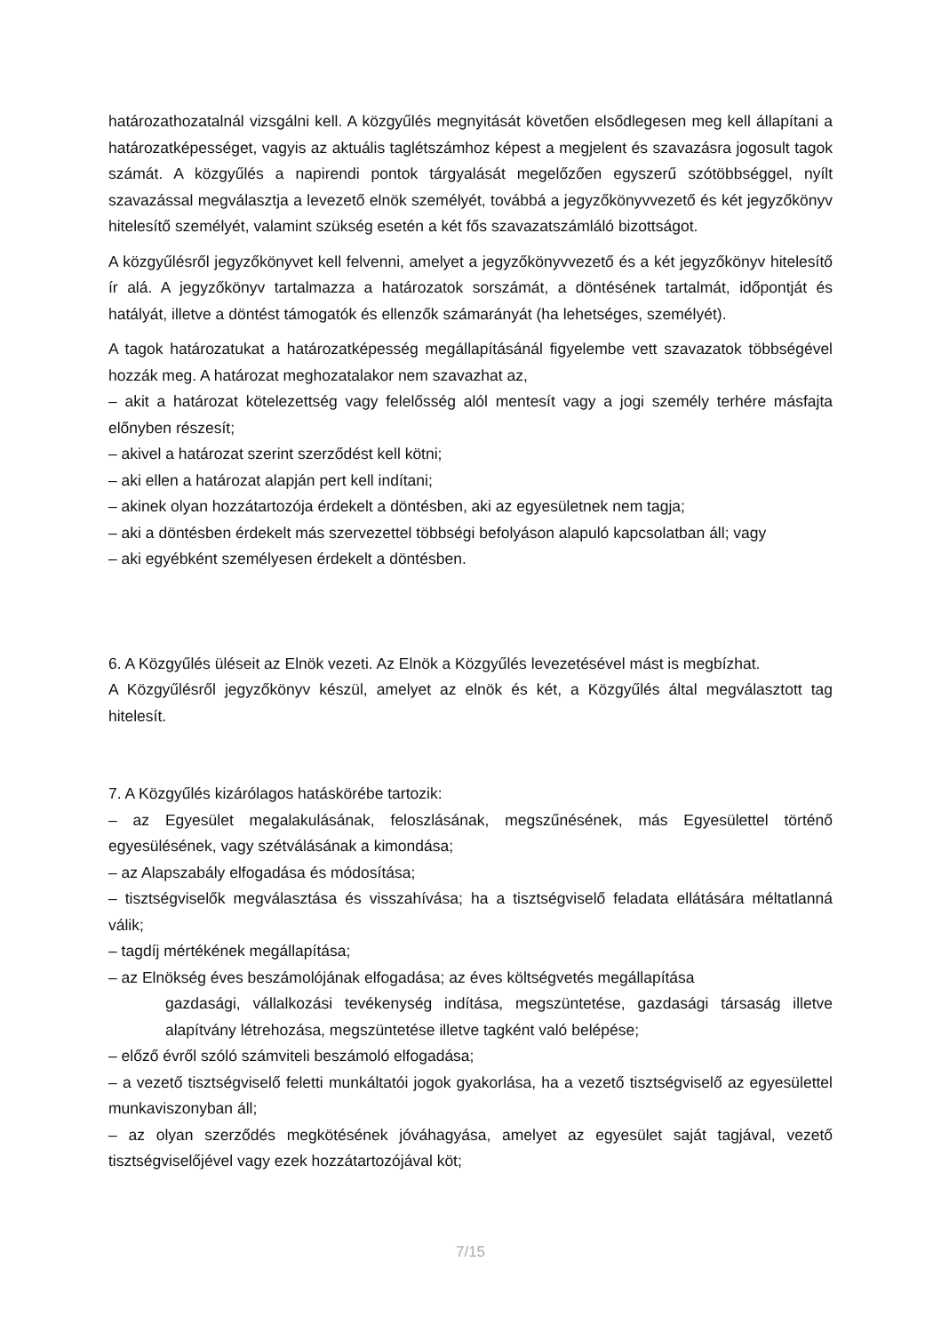határozathozatalnál vizsgálni kell. A közgyűlés megnyitását követően elsődlegesen meg kell állapítani a határozatképességet, vagyis az aktuális taglétszámhoz képest a megjelent és szavazásra jogosult tagok számát. A közgyűlés a napirendi pontok tárgyalását megelőzően egyszerű szótöbbséggel, nyílt szavazással megválasztja a levezető elnök személyét, továbbá a jegyzőkönyvvezető és két jegyzőkönyv hitelesítő személyét, valamint szükség esetén a két fős szavazatszámláló bizottságot.
A közgyűlésről jegyzőkönyvet kell felvenni, amelyet a jegyzőkönyvvezető és a két jegyzőkönyv hitelesítő ír alá. A jegyzőkönyv tartalmazza a határozatok sorszámát, a döntésének tartalmát, időpontját és hatályát, illetve a döntést támogatók és ellenzők számarányát (ha lehetséges, személyét).
A tagok határozatukat a határozatképesség megállapításánál figyelembe vett szavazatok többségével hozzák meg. A határozat meghozatalakor nem szavazhat az,
– akit a határozat kötelezettség vagy felelősség alól mentesít vagy a jogi személy terhére másfajta előnyben részesít;
– akivel a határozat szerint szerződést kell kötni;
– aki ellen a határozat alapján pert kell indítani;
– akinek olyan hozzátartozója érdekelt a döntésben, aki az egyesületnek nem tagja;
– aki a döntésben érdekelt más szervezettel többségi befolyáson alapuló kapcsolatban áll; vagy
– aki egyébként személyesen érdekelt a döntésben.
6. A Közgyűlés üléseit az Elnök vezeti. Az Elnök a Közgyűlés levezetésével mást is megbízhat.
A Közgyűlésről jegyzőkönyv készül, amelyet az elnök és két, a Közgyűlés által megválasztott tag hitelesít.
7. A Közgyűlés kizárólagos hatáskörébe tartozik:
– az Egyesület megalakulásának, feloszlásának, megszűnésének, más Egyesülettel történő egyesülésének, vagy szétválásának a kimondása;
– az Alapszabály elfogadása és módosítása;
– tisztségviselők megválasztása és visszahívása; ha a tisztségviselő feladata ellátására méltatlanná válik;
– tagdíj mértékének megállapítása;
– az Elnökség éves beszámolójának elfogadása; az éves költségvetés megállapítása
gazdasági, vállalkozási tevékenység indítása, megszüntetése, gazdasági társaság illetve alapítvány létrehozása, megszüntetése illetve tagként való belépése;
– előző évről szóló számviteli beszámoló elfogadása;
– a vezető tisztségviselő feletti munkáltatói jogok gyakorlása, ha a vezető tisztségviselő az egyesülettel munkaviszonyban áll;
– az olyan szerződés megkötésének jóváhagyása, amelyet az egyesület saját tagjával, vezető tisztségviselőjével vagy ezek hozzátartozójával köt;
7/15